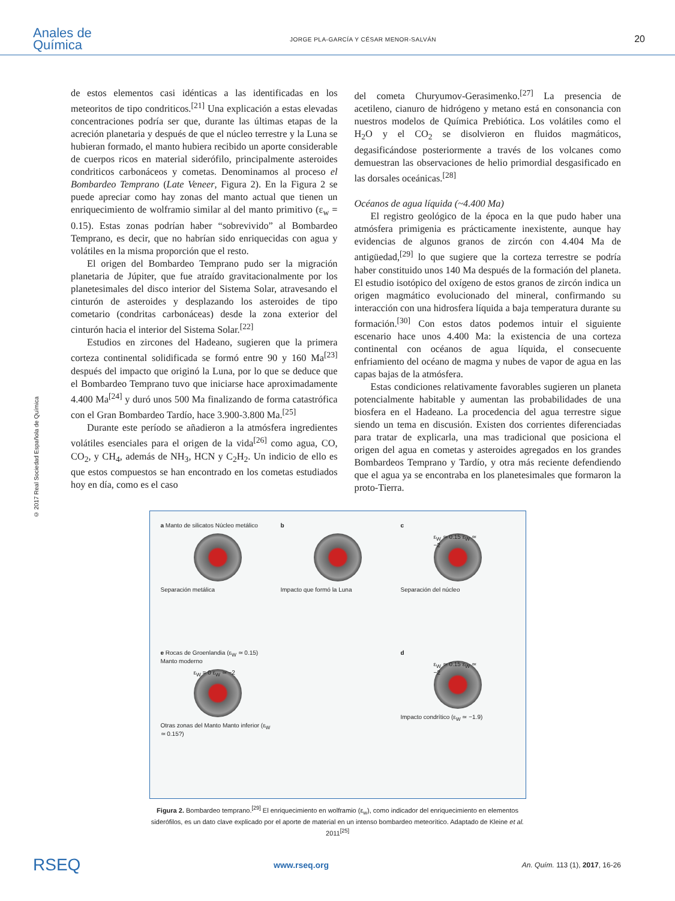Anales de
Química
JORGE PLA-GARCÍA Y CÉSAR MENOR-SALVÁN
20
© 2017 Real Sociedad Española de Química
de estos elementos casi idénticas a las identificadas en los meteoritos de tipo condriticos.<sup>[21]</sup> Una explicación a estas elevadas concentraciones podría ser que, durante las últimas etapas de la acreción planetaria y después de que el núcleo terrestre y la Luna se hubieran formado, el manto hubiera recibido un aporte considerable de cuerpos ricos en material siderófilo, principalmente asteroides condriticos carbonáceos y cometas. Denominamos al proceso el Bombardeo Temprano (Late Veneer, Figura 2). En la Figura 2 se puede apreciar como hay zonas del manto actual que tienen un enriquecimiento de wolframio similar al del manto primitivo (ε<sub>w</sub> = 0.15). Estas zonas podrían haber “sobrevivido” al Bombardeo Temprano, es decir, que no habrían sido enriquecidas con agua y volátiles en la misma proporción que el resto.
El origen del Bombardeo Temprano pudo ser la migración planetaria de Júpiter, que fue atraído gravitacionalmente por los planetesimales del disco interior del Sistema Solar, atravesando el cinturón de asteroides y desplazando los asteroides de tipo cometario (condritas carbonáceas) desde la zona exterior del cinturón hacia el interior del Sistema Solar.<sup>[22]</sup>
Estudios en zircones del Hadeano, sugieren que la primera corteza continental solidificada se formó entre 90 y 160 Ma<sup>[23]</sup> después del impacto que originó la Luna, por lo que se deduce que el Bombardeo Temprano tuvo que iniciarse hace aproximadamente 4.400 Ma<sup>[24]</sup> y duró unos 500 Ma finalizando de forma catastrófica con el Gran Bombardeo Tardío, hace 3.900-3.800 Ma.<sup>[25]</sup>
Durante este período se añadieron a la atmósfera ingredientes volátiles esenciales para el origen de la vida<sup>[26]</sup> como agua, CO, CO<sub>2</sub>, y CH<sub>4</sub>, además de NH<sub>3</sub>, HCN y C<sub>2</sub>H<sub>2</sub>. Un indicio de ello es que estos compuestos se han encontrado en los cometas estudiados hoy en día, como es el caso
del cometa Churyumov-Gerasimenko.<sup>[27]</sup> La presencia de acetileno, cianuro de hidrógeno y metano está en consonancia con nuestros modelos de Química Prebiótica. Los volátiles como el H<sub>2</sub>O y el CO<sub>2</sub> se disolvieron en fluidos magmáticos, degasificándose posteriormente a través de los volcanes como demuestran las observaciones de helio primordial desgasificado en las dorsales oceánicas.<sup>[28]</sup>
Océanos de agua líquida (~4.400 Ma)
El registro geológico de la época en la que pudo haber una atmósfera primigenia es prácticamente inexistente, aunque hay evidencias de algunos granos de zircón con 4.404 Ma de antigüedad,<sup>[29]</sup> lo que sugiere que la corteza terrestre se podría haber constituido unos 140 Ma después de la formación del planeta. El estudio isotópico del oxígeno de estos granos de zircón indica un origen magmático evolucionado del mineral, confirmando su interacción con una hidrosfera líquida a baja temperatura durante su formación.<sup>[30]</sup> Con estos datos podemos intuir el siguiente escenario hace unos 4.400 Ma: la existencia de una corteza continental con océanos de agua líquida, el consecuente enfriamiento del océano de magma y nubes de vapor de agua en las capas bajas de la atmósfera.
Estas condiciones relativamente favorables sugieren un planeta potencialmente habitable y aumentan las probabilidades de una biosfera en el Hadeano. La procedencia del agua terrestre sigue siendo un tema en discusión. Existen dos corrientes diferenciadas para tratar de explicarla, una mas tradicional que posiciona el origen del agua en cometas y asteroides agregados en los grandes Bombardeos Temprano y Tardío, y otra más reciente defendiendo que el agua ya se encontraba en los planetesimales que formaron la proto-Tierra.
a Manto de silicatos Núcleo metálico
Separación metálica
b
Impacto que formó la Luna
c
ε<sub>W</sub> ≃ 0.15 ε<sub>W</sub> ≃ −2
Separación del núcleo
e Rocas de Groenlandia (ε<sub>W</sub> ≃ 0.15) Manto moderno
ε<sub>W</sub> = 0 ε<sub>W</sub> ≃ −2
Otras zonas del Manto Manto inferior (ε<sub>W</sub> ≃ 0.15?)
d
ε<sub>W</sub> ≃ 0.15 ε<sub>W</sub> ≃ −2
Impacto condrítico (ε<sub>W</sub> ≃ −1.9)
Figura 2. Bombardeo temprano.<sup>[29]</sup> El enriquecimiento en wolframio (ε<sub>w</sub>), como indicador del enriquecimiento en elementos siderófilos, es un dato clave explicado por el aporte de material en un intenso bombardeo meteorítico. Adaptado de Kleine et al. 2011<sup>[25]</sup>
RSEQ www.rseq.org An. Quím. 113 (1), 2017, 16-26